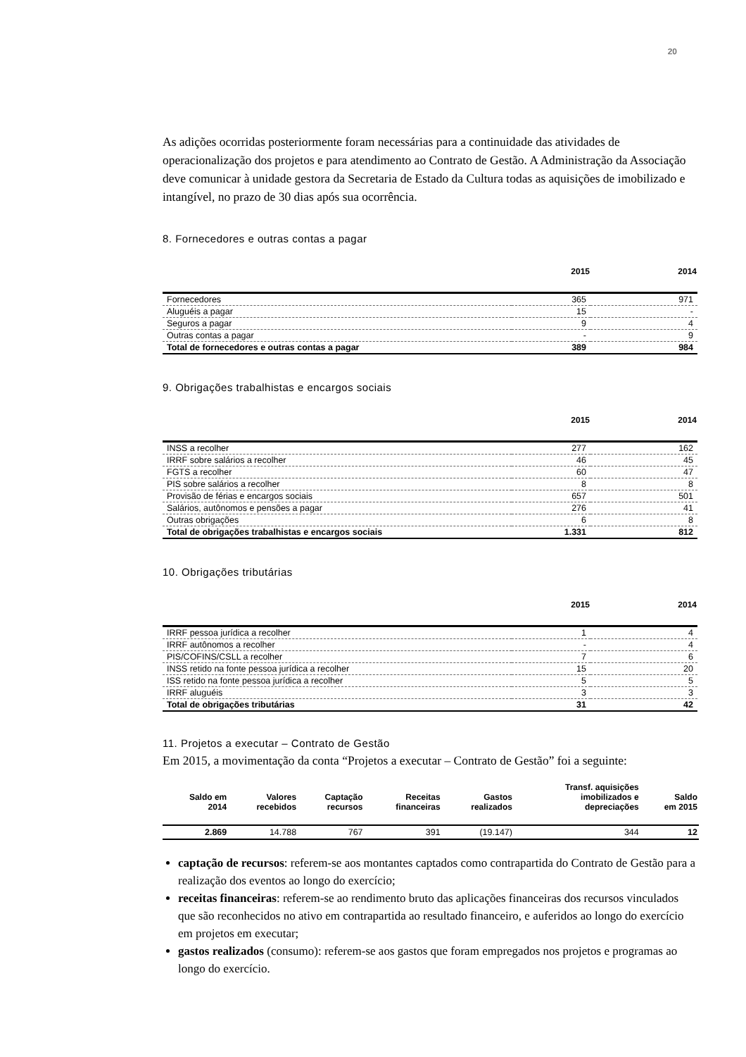20
As adições ocorridas posteriormente foram necessárias para a continuidade das atividades de operacionalização dos projetos e para atendimento ao Contrato de Gestão. A Administração da Associação deve comunicar à unidade gestora da Secretaria de Estado da Cultura todas as aquisições de imobilizado e intangível, no prazo de 30 dias após sua ocorrência.
8. Fornecedores e outras contas a pagar
| | 2015 | 2014 |
| --- | --- | --- |
| Fornecedores | 365 | 971 |
| Aluguéis a pagar | 15 | - |
| Seguros a pagar | 9 | 4 |
| Outras contas a pagar | - | 9 |
| Total de fornecedores e outras contas a pagar | 389 | 984 |
9. Obrigações trabalhistas e encargos sociais
| | 2015 | 2014 |
| --- | --- | --- |
| INSS a recolher | 277 | 162 |
| IRRF sobre salários a recolher | 46 | 45 |
| FGTS a recolher | 60 | 47 |
| PIS sobre salários a recolher | 8 | 8 |
| Provisão de férias e encargos sociais | 657 | 501 |
| Salários, autônomos e pensões a pagar | 276 | 41 |
| Outras obrigações | 6 | 8 |
| Total de obrigações trabalhistas e encargos sociais | 1.331 | 812 |
10. Obrigações tributárias
| | 2015 | 2014 |
| --- | --- | --- |
| IRRF pessoa jurídica a recolher | 1 | 4 |
| IRRF autônomos a recolher | - | 4 |
| PIS/COFINS/CSLL a recolher | 7 | 6 |
| INSS retido na fonte pessoa jurídica a recolher | 15 | 20 |
| ISS retido na fonte pessoa jurídica a recolher | 5 | 5 |
| IRRF aluguéis | 3 | 3 |
| Total de obrigações tributárias | 31 | 42 |
11. Projetos a executar – Contrato de Gestão
Em 2015, a movimentação da conta “Projetos a executar – Contrato de Gestão” foi a seguinte:
| Saldo em 2014 | Valores recebidos | Captação recursos | Receitas financeiras | Gastos realizados | Transf. aquisições imobilizados e depreciações | Saldo em 2015 |
| --- | --- | --- | --- | --- | --- | --- |
| 2.869 | 14.788 | 767 | 391 | (19.147) | 344 | 12 |
captação de recursos: referem-se aos montantes captados como contrapartida do Contrato de Gestão para a realização dos eventos ao longo do exercício;
receitas financeiras: referem-se ao rendimento bruto das aplicações financeiras dos recursos vinculados que são reconhecidos no ativo em contrapartida ao resultado financeiro, e auferidos ao longo do exercício em projetos em executar;
gastos realizados (consumo): referem-se aos gastos que foram empregados nos projetos e programas ao longo do exercício.